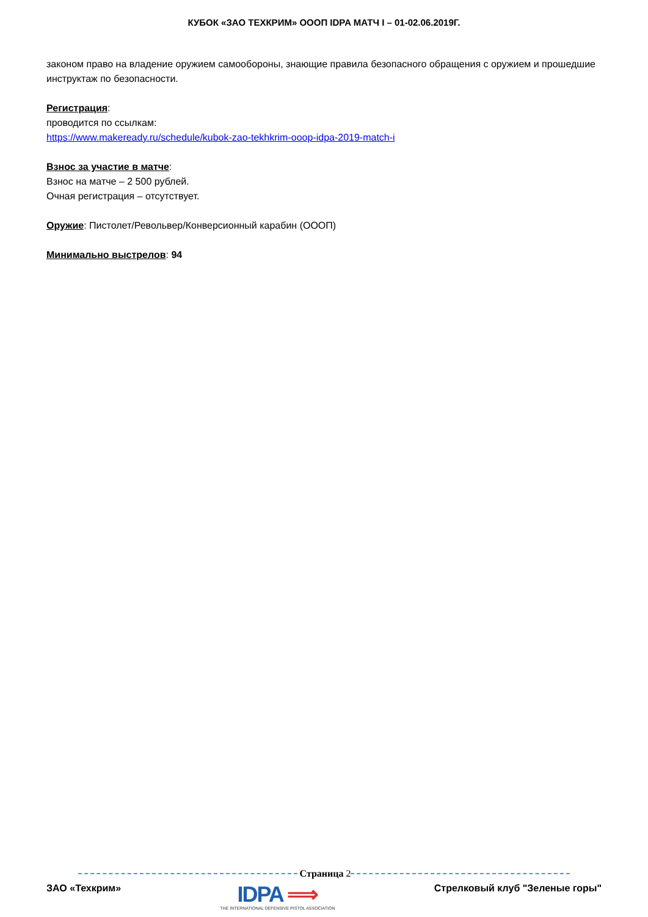КУБОК «ЗАО ТЕХКРИМ» ОООП IDPA МАТЧ I – 01-02.06.2019Г.
законом право на владение оружием самообороны, знающие правила безопасного обращения с оружием и прошедшие инструктаж по безопасности.
Регистрация:
проводится по ссылкам:
https://www.makeready.ru/schedule/kubok-zao-tekhkrim-ooop-idpa-2019-match-i
Взнос за участие в матче:
Взнос на матче – 2 500 рублей.
Очная регистрация – отсутствует.
Оружие: Пистолет/Револьвер/Конверсионный карабин (ОООП)
Минимально выстрелов: 94
Страница 2
ЗАО «Техкрим»
IDPA ⟹
THE INTERNATIONAL DEFENSIVE PISTOL ASSOCIATION
Стрелковый клуб "Зеленые горы"